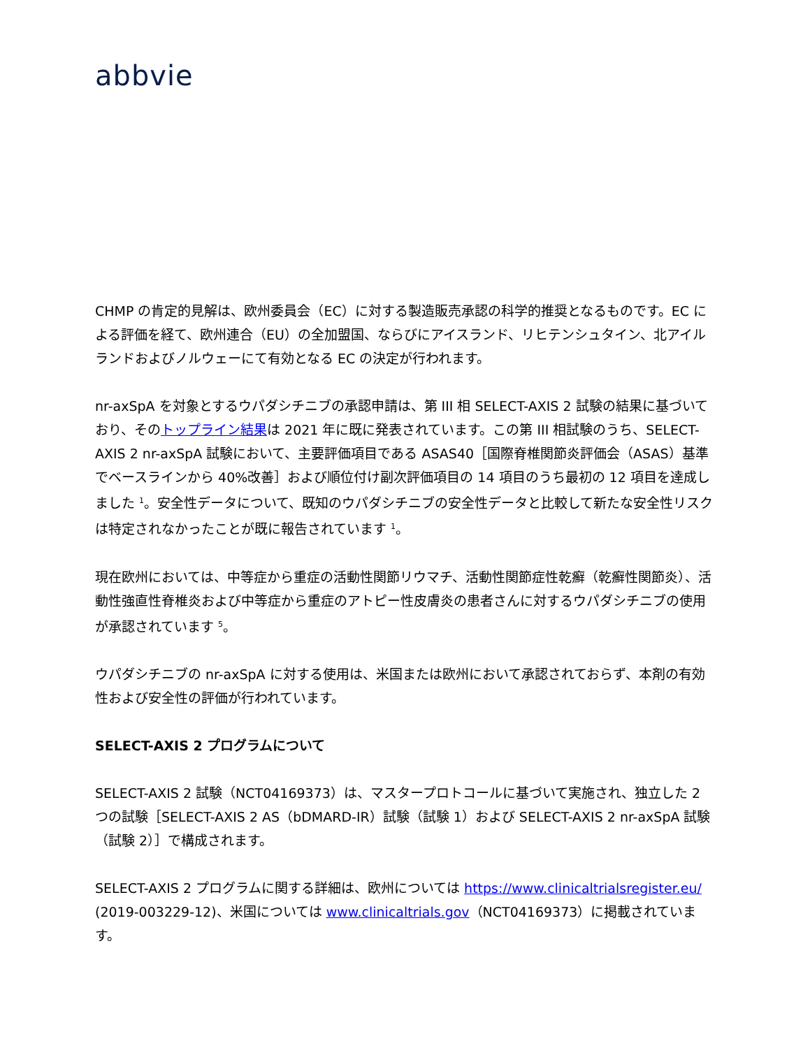abbvie
CHMP の肯定的見解は、欧州委員会（EC）に対する製造販売承認の科学的推奨となるものです。EC による評価を経て、欧州連合（EU）の全加盟国、ならびにアイスランド、リヒテンシュタイン、北アイルランドおよびノルウェーにて有効となる EC の決定が行われます。
nr-axSpA を対象とするウパダシチニブの承認申請は、第 III 相 SELECT-AXIS 2 試験の結果に基づいており、そのトップライン結果は 2021 年に既に発表されています。この第 III 相試験のうち、SELECT-AXIS 2 nr-axSpA 試験において、主要評価項目である ASAS40［国際脊椎関節炎評価会（ASAS）基準でベースラインから 40%改善］および順位付け副次評価項目の 14 項目のうち最初の 12 項目を達成しました <sup>1</sup>。安全性データについて、既知のウパダシチニブの安全性データと比較して新たな安全性リスクは特定されなかったことが既に報告されています <sup>1</sup>。
現在欧州においては、中等症から重症の活動性関節リウマチ、活動性関節症性乾癬（乾癬性関節炎）、活動性強直性脊椎炎および中等症から重症のアトピー性皮膚炎の患者さんに対するウパダシチニブの使用が承認されています <sup>5</sup>。
ウパダシチニブの nr-axSpA に対する使用は、米国または欧州において承認されておらず、本剤の有効性および安全性の評価が行われています。
SELECT-AXIS 2 プログラムについて
SELECT-AXIS 2 試験（NCT04169373）は、マスタープロトコールに基づいて実施され、独立した 2 つの試験［SELECT-AXIS 2 AS（bDMARD-IR）試験（試験 1）および SELECT-AXIS 2 nr-axSpA 試験（試験 2）］で構成されます。
SELECT-AXIS 2 プログラムに関する詳細は、欧州については https://www.clinicaltrialsregister.eu/ (2019-003229-12)、米国については www.clinicaltrials.gov（NCT04169373）に掲載されています。